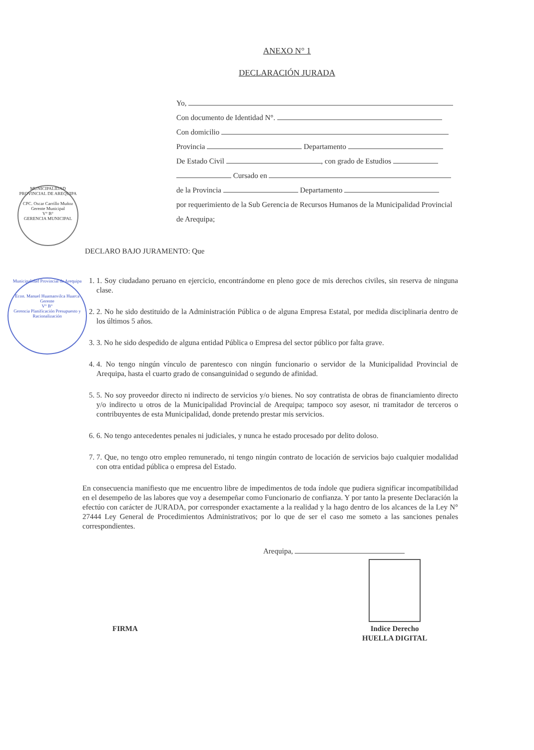ANEXO N° 1
DECLARACIÓN JURADA
Yo,
Con documento de Identidad N°.
Con domicilio
Provincia Departamento
De Estado Civil , con grado de Estudios
Cursado en
de la Provincia Departamento
por requerimiento de la Sub Gerencia de Recursos Humanos de la Municipalidad Provincial de Arequipa;
MUNICIPALIDAD PROVINCIAL DE AREQUIPA
CPC. Oscar Carrillo Muñoz
Gerente Municipal
V° B°
GERENCIA MUNICIPAL
Municipalidad Provincial de Arequipa
Econ. Manuel Huamanvilca Huarca
Gerente
V° B°
Gerencia Planificación Presupuesto y Racionalización
DECLARO BAJO JURAMENTO: Que
1. 1. Soy ciudadano peruano en ejercicio, encontrándome en pleno goce de mis derechos civiles, sin reserva de ninguna clase.
2. 2. No he sido destituido de la Administración Pública o de alguna Empresa Estatal, por medida disciplinaria dentro de los últimos 5 años.
3. 3. No he sido despedido de alguna entidad Pública o Empresa del sector público por falta grave.
4. 4. No tengo ningún vínculo de parentesco con ningún funcionario o servidor de la Municipalidad Provincial de Arequipa, hasta el cuarto grado de consanguinidad o segundo de afinidad.
5. 5. No soy proveedor directo ni indirecto de servicios y/o bienes. No soy contratista de obras de financiamiento directo y/o indirecto u otros de la Municipalidad Provincial de Arequipa; tampoco soy asesor, ni tramitador de terceros o contribuyentes de esta Municipalidad, donde pretendo prestar mis servicios.
6. 6. No tengo antecedentes penales ni judiciales, y nunca he estado procesado por delito doloso.
7. 7. Que, no tengo otro empleo remunerado, ni tengo ningún contrato de locación de servicios bajo cualquier modalidad con otra entidad pública o empresa del Estado.
En consecuencia manifiesto que me encuentro libre de impedimentos de toda índole que pudiera significar incompatibilidad en el desempeño de las labores que voy a desempeñar como Funcionario de confianza. Y por tanto la presente Declaración la efectúo con carácter de JURADA, por corresponder exactamente a la realidad y la hago dentro de los alcances de la Ley N° 27444 Ley General de Procedimientos Administrativos; por lo que de ser el caso me someto a las sanciones penales correspondientes.
Arequipa,
FIRMA
Indice Derecho
HUELLA DIGITAL